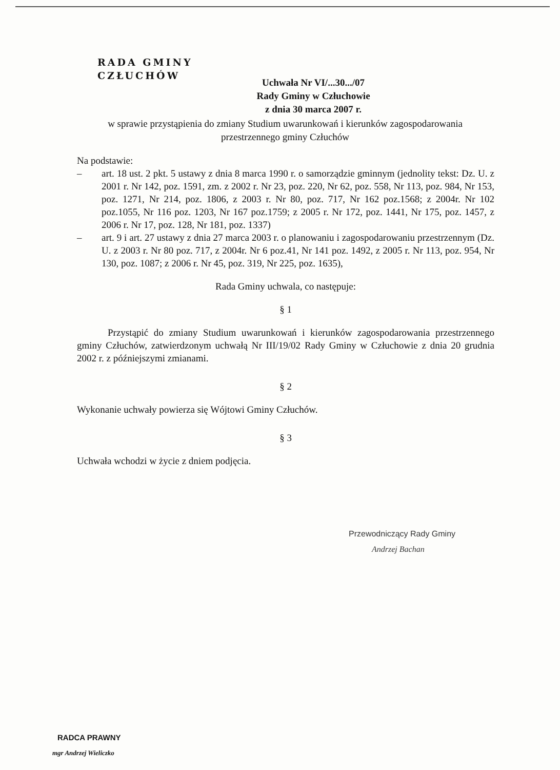RADA GMINY
CZŁUCHÓW
Uchwała Nr VI/...30.../07
Rady Gminy w Człuchowie
z dnia 30 marca 2007 r.
w sprawie przystąpienia do zmiany Studium uwarunkowań i kierunków zagospodarowania przestrzennego gminy Człuchów
Na podstawie:
– art. 18 ust. 2 pkt. 5 ustawy z dnia 8 marca 1990 r. o samorządzie gminnym (jednolity tekst: Dz. U. z 2001 r. Nr 142, poz. 1591, zm. z 2002 r. Nr 23, poz. 220, Nr 62, poz. 558, Nr 113, poz. 984, Nr 153, poz. 1271, Nr 214, poz. 1806, z 2003 r. Nr 80, poz. 717, Nr 162 poz.1568; z 2004r. Nr 102 poz.1055, Nr 116 poz. 1203, Nr 167 poz.1759; z 2005 r. Nr 172, poz. 1441, Nr 175, poz. 1457, z 2006 r. Nr 17, poz. 128, Nr 181, poz. 1337)
– art. 9 i art. 27 ustawy z dnia 27 marca 2003 r. o planowaniu i zagospodarowaniu przestrzennym (Dz. U. z 2003 r. Nr 80 poz. 717, z 2004r. Nr 6 poz.41, Nr 141 poz. 1492, z 2005 r. Nr 113, poz. 954, Nr 130, poz. 1087; z 2006 r. Nr 45, poz. 319, Nr 225, poz. 1635),
Rada Gminy uchwala, co następuje:
§ 1
Przystąpić do zmiany Studium uwarunkowań i kierunków zagospodarowania przestrzennego gminy Człuchów, zatwierdzonym uchwałą Nr III/19/02 Rady Gminy w Człuchowie z dnia 20 grudnia 2002 r. z późniejszymi zmianami.
§ 2
Wykonanie uchwały powierza się Wójtowi Gminy Człuchów.
§ 3
Uchwała wchodzi w życie z dniem podjęcia.
Przewodniczący Rady Gminy
Andrzej Bachan
RADCA PRAWNY
mgr Andrzej Wieliczko